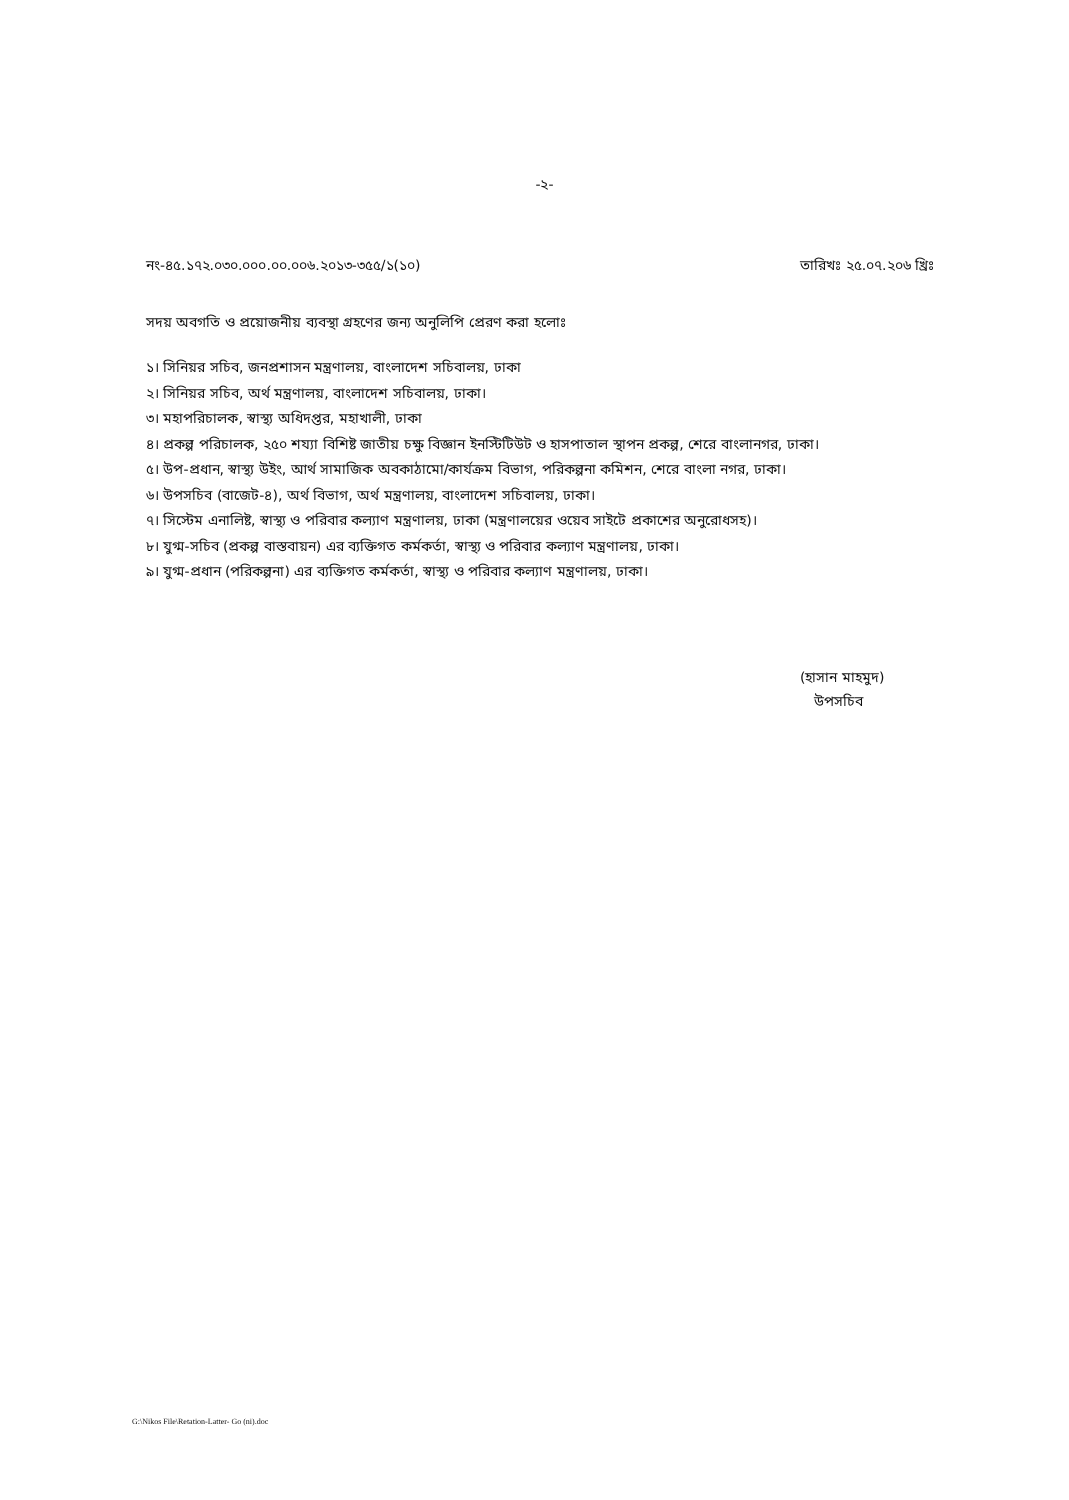-২-
নং-৪৫.১৭২.০৩০.০০০.০০.০০৬.২০১৩-৩৫৫/১(১০) তারিখঃ ২৫.০৭.২০৬ খ্রিঃ
সদয় অবগতি ও প্রয়োজনীয় ব্যবস্থা গ্রহণের জন্য অনুলিপি প্রেরণ করা হলোঃ
১। সিনিয়র সচিব, জনপ্রশাসন মন্ত্রণালয়, বাংলাদেশ সচিবালয়, ঢাকা
২। সিনিয়র সচিব, অর্থ মন্ত্রণালয়, বাংলাদেশ সচিবালয়, ঢাকা।
৩। মহাপরিচালক, স্বাস্থ্য অধিদপ্তর, মহাখালী, ঢাকা
৪। প্রকল্প পরিচালক, ২৫০ শয্যা বিশিষ্ট জাতীয় চক্ষু বিজ্ঞান ইনস্টিটিউট ও হাসপাতাল স্থাপন প্রকল্প, শেরে বাংলানগর, ঢাকা।
৫। উপ-প্রধান, স্বাস্থ্য উইং, আর্থ সামাজিক অবকাঠামো/কার্যক্রম বিভাগ, পরিকল্পনা কমিশন, শেরে বাংলা নগর, ঢাকা।
৬। উপসচিব (বাজেট-৪), অর্থ বিভাগ, অর্থ মন্ত্রণালয়, বাংলাদেশ সচিবালয়, ঢাকা।
৭। সিস্টেম এনালিষ্ট, স্বাস্থ্য ও পরিবার কল্যাণ মন্ত্রণালয়, ঢাকা (মন্ত্রণালয়ের ওয়েব সাইটে প্রকাশের অনুরোধসহ)।
৮। যুগ্ম-সচিব (প্রকল্প বাস্তবায়ন) এর ব্যক্তিগত কর্মকর্তা, স্বাস্থ্য ও পরিবার কল্যাণ মন্ত্রণালয়, ঢাকা।
৯। যুগ্ম-প্রধান (পরিকল্পনা) এর ব্যক্তিগত কর্মকর্তা, স্বাস্থ্য ও পরিবার কল্যাণ মন্ত্রণালয়, ঢাকা।
(হাসান মাহমুদ)
উপসচিব
G:\Nikos File\Retation-Latter- Go (ni).doc